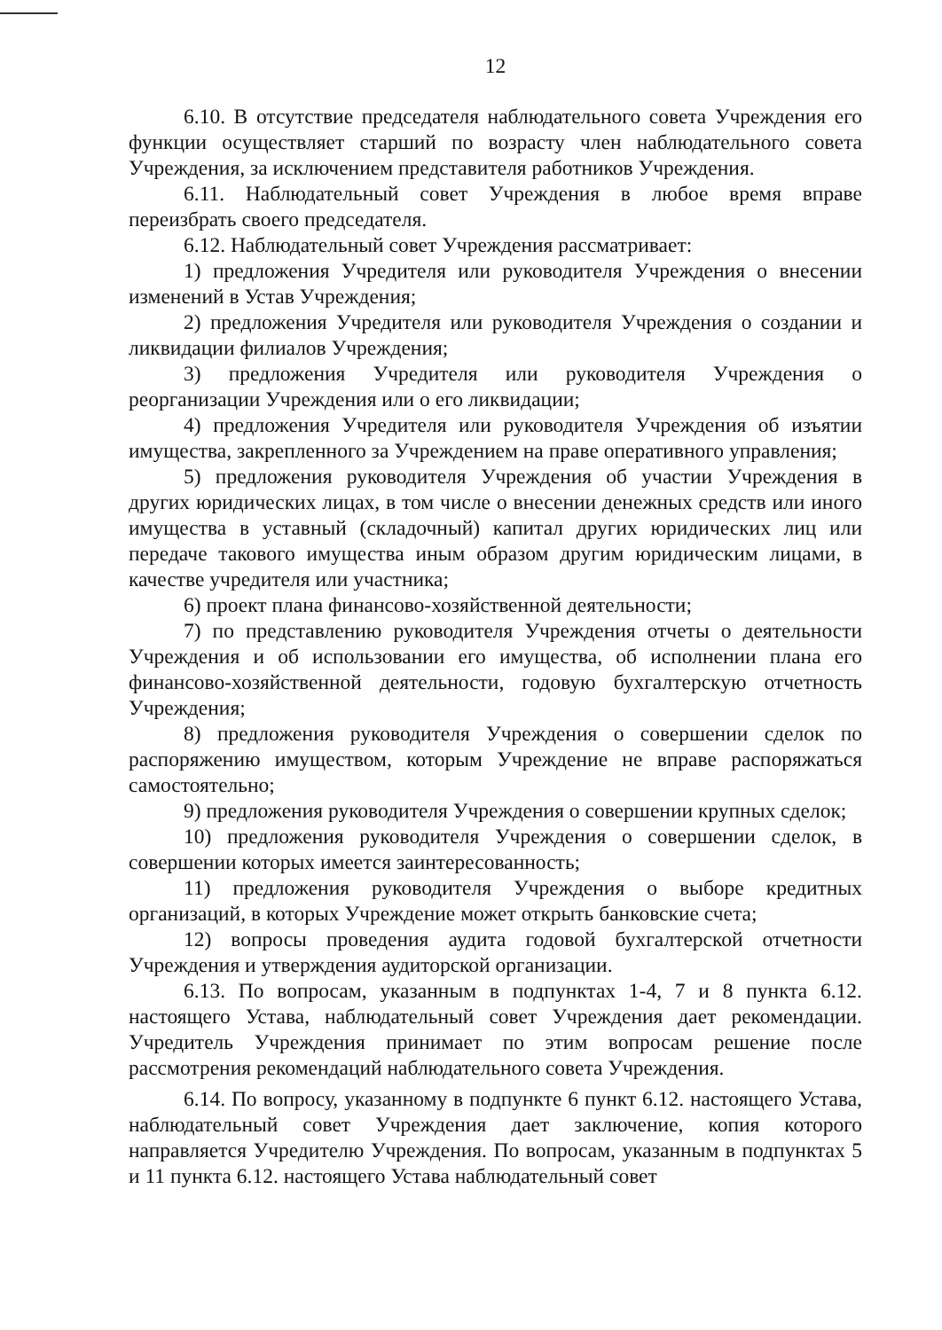12
6.10. В отсутствие председателя наблюдательного совета Учреждения его функции осуществляет старший по возрасту член наблюдательного совета Учреждения, за исключением представителя работников Учреждения.
6.11. Наблюдательный совет Учреждения в любое время вправе переизбрать своего председателя.
6.12. Наблюдательный совет Учреждения рассматривает:
1) предложения Учредителя или руководителя Учреждения о внесении изменений в Устав Учреждения;
2) предложения Учредителя или руководителя Учреждения о создании и ликвидации филиалов Учреждения;
3) предложения Учредителя или руководителя Учреждения о реорганизации Учреждения или о его ликвидации;
4) предложения Учредителя или руководителя Учреждения об изъятии имущества, закрепленного за Учреждением на праве оперативного управления;
5) предложения руководителя Учреждения об участии Учреждения в других юридических лицах, в том числе о внесении денежных средств или иного имущества в уставный (складочный) капитал других юридических лиц или передаче такового имущества иным образом другим юридическим лицами, в качестве учредителя или участника;
6) проект плана финансово-хозяйственной деятельности;
7) по представлению руководителя Учреждения отчеты о деятельности Учреждения и об использовании его имущества, об исполнении плана его финансово-хозяйственной деятельности, годовую бухгалтерскую отчетность Учреждения;
8) предложения руководителя Учреждения о совершении сделок по распоряжению имуществом, которым Учреждение не вправе распоряжаться самостоятельно;
9) предложения руководителя Учреждения о совершении крупных сделок;
10) предложения руководителя Учреждения о совершении сделок, в совершении которых имеется заинтересованность;
11) предложения руководителя Учреждения о выборе кредитных организаций, в которых Учреждение может открыть банковские счета;
12) вопросы проведения аудита годовой бухгалтерской отчетности Учреждения и утверждения аудиторской организации.
6.13. По вопросам, указанным в подпунктах 1-4, 7 и 8 пункта 6.12. настоящего Устава, наблюдательный совет Учреждения дает рекомендации. Учредитель Учреждения принимает по этим вопросам решение после рассмотрения рекомендаций наблюдательного совета Учреждения.
6.14. По вопросу, указанному в подпункте 6 пункт 6.12. настоящего Устава, наблюдательный совет Учреждения дает заключение, копия которого направляется Учредителю Учреждения. По вопросам, указанным в подпунктах 5 и 11 пункта 6.12. настоящего Устава наблюдательный совет